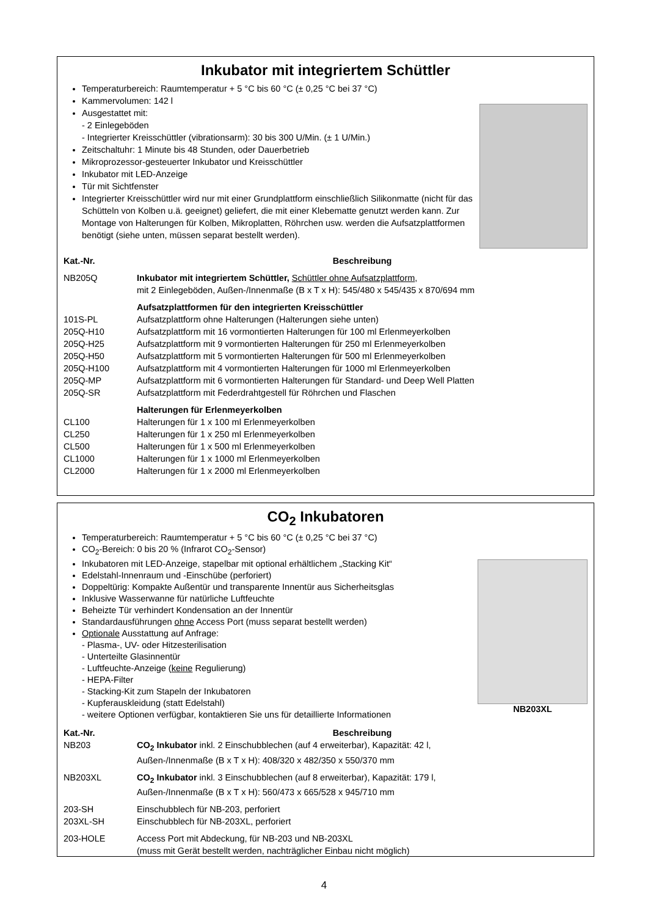Inkubator mit integriertem Schüttler
Temperaturbereich: Raumtemperatur + 5 °C bis 60 °C (± 0,25 °C bei 37 °C)
Kammervolumen: 142 l
Ausgestattet mit:
- 2 Einlegeböden
- Integrierter Kreisschüttler (vibrationsarm): 30 bis 300 U/Min. (± 1 U/Min.)
Zeitschaltuhr: 1 Minute bis 48 Stunden, oder Dauerbetrieb
Mikroprozessor-gesteuerter Inkubator und Kreisschüttler
Inkubator mit LED-Anzeige
Tür mit Sichtfenster
Integrierter Kreisschüttler wird nur mit einer Grundplattform einschließlich Silikonmatte (nicht für das Schütteln von Kolben u.ä. geeignet) geliefert, die mit einer Klebematte genutzt werden kann. Zur Montage von Halterungen für Kolben, Mikroplatten, Röhrchen usw. werden die Aufsatzplattformen benötigt (siehe unten, müssen separat bestellt werden).
| Kat.-Nr. | Beschreibung |
| --- | --- |
| NB205Q | Inkubator mit integriertem Schüttler, Schüttler ohne Aufsatzplattform , mit 2 Einlegeböden, Außen-/Innenmaße (B x T x H): 545/480 x 545/435 x 870/694 mm |
| | Aufsatzplattformen für den integrierten Kreisschüttler |
| 101S-PL | Aufsatzplattform ohne Halterungen (Halterungen siehe unten) |
| 205Q-H10 | Aufsatzplattform mit 16 vormontierten Halterungen für 100 ml Erlenmeyerkolben |
| 205Q-H25 | Aufsatzplattform mit 9 vormontierten Halterungen für 250 ml Erlenmeyerkolben |
| 205Q-H50 | Aufsatzplattform mit 5 vormontierten Halterungen für 500 ml Erlenmeyerkolben |
| 205Q-H100 | Aufsatzplattform mit 4 vormontierten Halterungen für 1000 ml Erlenmeyerkolben |
| 205Q-MP | Aufsatzplattform mit 6 vormontierten Halterungen für Standard- und Deep Well Platten |
| 205Q-SR | Aufsatzplattform mit Federdrahtgestell für Röhrchen und Flaschen |
| | Halterungen für Erlenmeyerkolben |
| CL100 | Halterungen für 1 x 100 ml Erlenmeyerkolben |
| CL250 | Halterungen für 1 x 250 ml Erlenmeyerkolben |
| CL500 | Halterungen für 1 x 500 ml Erlenmeyerkolben |
| CL1000 | Halterungen für 1 x 1000 ml Erlenmeyerkolben |
| CL2000 | Halterungen für 1 x 2000 ml Erlenmeyerkolben |
CO<sub>2</sub> Inkubatoren
Temperaturbereich: Raumtemperatur + 5 °C bis 60 °C (± 0,25 °C bei 37 °C)
CO<sub>2</sub>-Bereich: 0 bis 20 % (Infrarot CO<sub>2</sub>-Sensor)
Inkubatoren mit LED-Anzeige, stapelbar mit optional erhältlichem „Stacking Kit“
Edelstahl-Innenraum und -Einschübe (perforiert)
Doppeltürig: Kompakte Außentür und transparente Innentür aus Sicherheitsglas
Inklusive Wasserwanne für natürliche Luftfeuchte
Beheizte Tür verhindert Kondensation an der Innentür
Standardausführungen ohne Access Port (muss separat bestellt werden)
Optionale Ausstattung auf Anfrage:
- Plasma-, UV- oder Hitzesterilisation
- Unterteilte Glasinnentür
- Luftfeuchte-Anzeige (keine Regulierung)
- HEPA-Filter
- Stacking-Kit zum Stapeln der Inkubatoren
- Kupferauskleidung (statt Edelstahl)
- weitere Optionen verfügbar, kontaktieren Sie uns für detaillierte Informationen
NB203XL
| Kat.-Nr. | Beschreibung |
| --- | --- |
| NB203 | CO<sub>2</sub> Inkubator inkl. 2 Einschubblechen (auf 4 erweiterbar), Kapazität: 42 l, Außen-/Innenmaße (B x T x H): 408/320 x 482/350 x 550/370 mm |
| NB203XL | CO<sub>2</sub> Inkubator inkl. 3 Einschubblechen (auf 8 erweiterbar), Kapazität: 179 l, Außen-/Innenmaße (B x T x H): 560/473 x 665/528 x 945/710 mm |
| 203-SH | Einschubblech für NB-203, perforiert |
| 203XL-SH | Einschubblech für NB-203XL, perforiert |
| 203-HOLE | Access Port mit Abdeckung, für NB-203 und NB-203XL (muss mit Gerät bestellt werden, nachträglicher Einbau nicht möglich) |
4